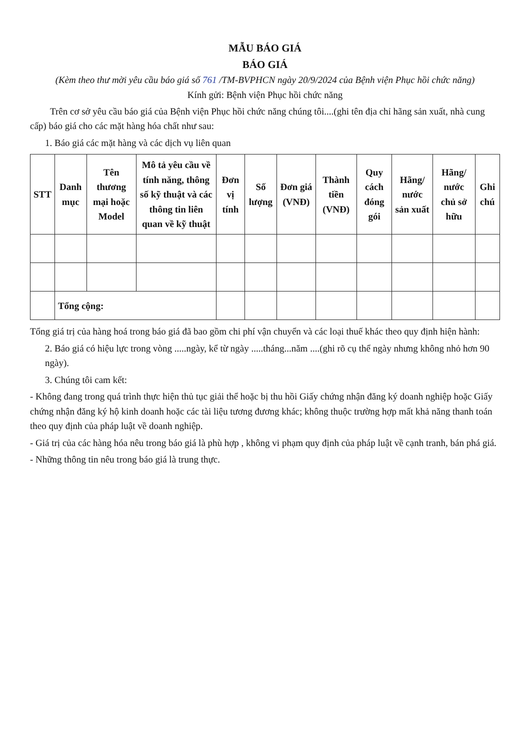MẪU BÁO GIÁ
BÁO GIÁ
(Kèm theo thư mời yêu cầu báo giá số 761 /TM-BVPHCN ngày 20/9/2024 của Bệnh viện Phục hồi chức năng)
Kính gửi: Bệnh viện Phục hồi chức năng
Trên cơ sở yêu cầu báo giá của Bệnh viện Phục hồi chức năng chúng tôi....(ghi tên địa chỉ hãng sản xuất, nhà cung cấp) báo giá cho các mặt hàng hóa chất như sau:
1. Báo giá các mặt hàng và các dịch vụ liên quan
| STT | Danh mục | Tên thương mại hoặc Model | Mô tả yêu cầu về tính năng, thông số kỹ thuật và các thông tin liên quan về kỹ thuật | Đơn vị tính | Số lượng | Đơn giá (VNĐ) | Thành tiền (VNĐ) | Quy cách đóng gói | Hãng/ nước sản xuất | Hãng/ nước chủ sở hữu | Ghi chú |
| --- | --- | --- | --- | --- | --- | --- | --- | --- | --- | --- | --- |
| | Tổng cộng: | | | | | | | | | | |
Tổng giá trị của hàng hoá trong báo giá đã bao gồm chi phí vận chuyển và các loại thuế khác theo quy định hiện hành:
2. Báo giá có hiệu lực trong vòng .....ngày, kể từ ngày .....tháng...năm ....(ghi rõ cụ thể ngày nhưng không nhỏ hơn 90 ngày).
3. Chúng tôi cam kết:
- Không đang trong quá trình thực hiện thủ tục giải thể hoặc bị thu hồi Giấy chứng nhận đăng ký doanh nghiệp hoặc Giấy chứng nhận đăng ký hộ kinh doanh hoặc các tài liệu tương đương khác; không thuộc trường hợp mất khả năng thanh toán theo quy định của pháp luật về doanh nghiệp.
- Giá trị của các hàng hóa nêu trong báo giá là phù hợp , không vi phạm quy định của pháp luật về cạnh tranh, bán phá giá.
- Những thông tin nêu trong báo giá là trung thực.